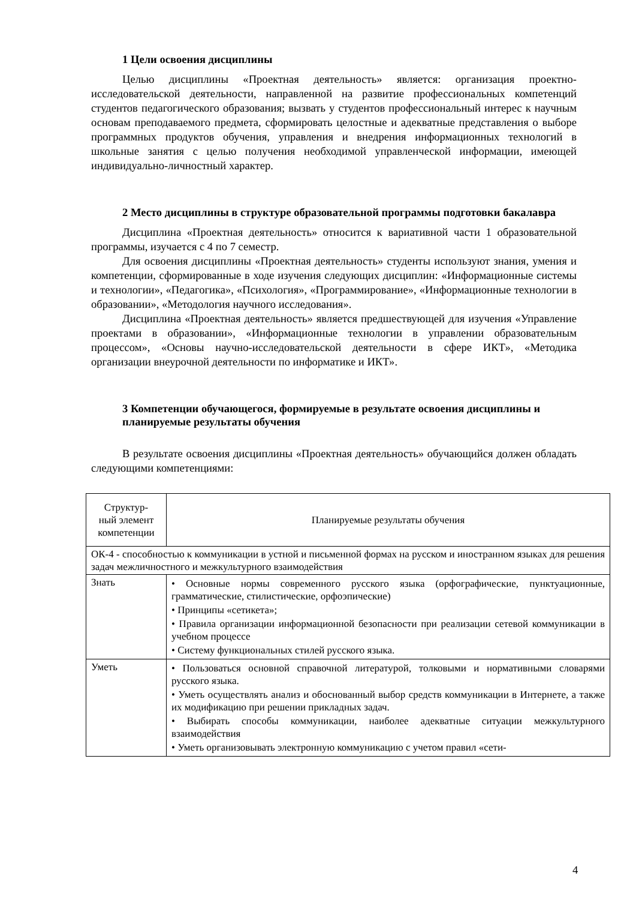1 Цели освоения дисциплины
Целью дисциплины «Проектная деятельность» является: организация проектно-исследовательской деятельности, направленной на развитие профессиональных компетенций студентов педагогического образования; вызвать у студентов профессиональный интерес к научным основам преподаваемого предмета, сформировать целостные и адекватные представления о выборе программных продуктов обучения, управления и внедрения информационных технологий в школьные занятия с целью получения необходимой управленческой информации, имеющей индивидуально-личностный характер.
2 Место дисциплины в структуре образовательной программы подготовки бакалавра
Дисциплина «Проектная деятельность» относится к вариативной части 1 образовательной программы, изучается с 4 по 7 семестр.
Для освоения дисциплины «Проектная деятельность» студенты используют знания, умения и компетенции, сформированные в ходе изучения следующих дисциплин: «Информационные системы и технологии», «Педагогика», «Психология», «Программирование», «Информационные технологии в образовании», «Методология научного исследования».
Дисциплина «Проектная деятельность» является предшествующей для изучения «Управление проектами в образовании», «Информационные технологии в управлении образовательным процессом», «Основы научно-исследовательской деятельности в сфере ИКТ», «Методика организации внеурочной деятельности по информатике и ИКТ».
3 Компетенции обучающегося, формируемые в результате освоения дисциплины и планируемые результаты обучения
В результате освоения дисциплины «Проектная деятельность» обучающийся должен обладать следующими компетенциями:
| Структур- ный элемент компетенции | Планируемые результаты обучения |
| ОК-4 - способностью к коммуникации в устной и письменной формах на русском и иностранном языках для решения задач межличностного и межкультурного взаимодействия | |
| Знать | • Основные нормы современного русского языка (орфографические, пунктуационные, грамматические, стилистические, орфоэпические) • Принципы «сетикета»; • Правила организации информационной безопасности при реализации сетевой коммуникации в учебном процессе • Систему функциональных стилей русского языка. |
| Уметь | • Пользоваться основной справочной литературой, толковыми и нормативными словарями русского языка. • Уметь осуществлять анализ и обоснованный выбор средств коммуникации в Интернете, а также их модификацию при решении прикладных задач. • Выбирать способы коммуникации, наиболее адекватные ситуации межкультурного взаимодействия • Уметь организовывать электронную коммуникацию с учетом правил «сети- |
4